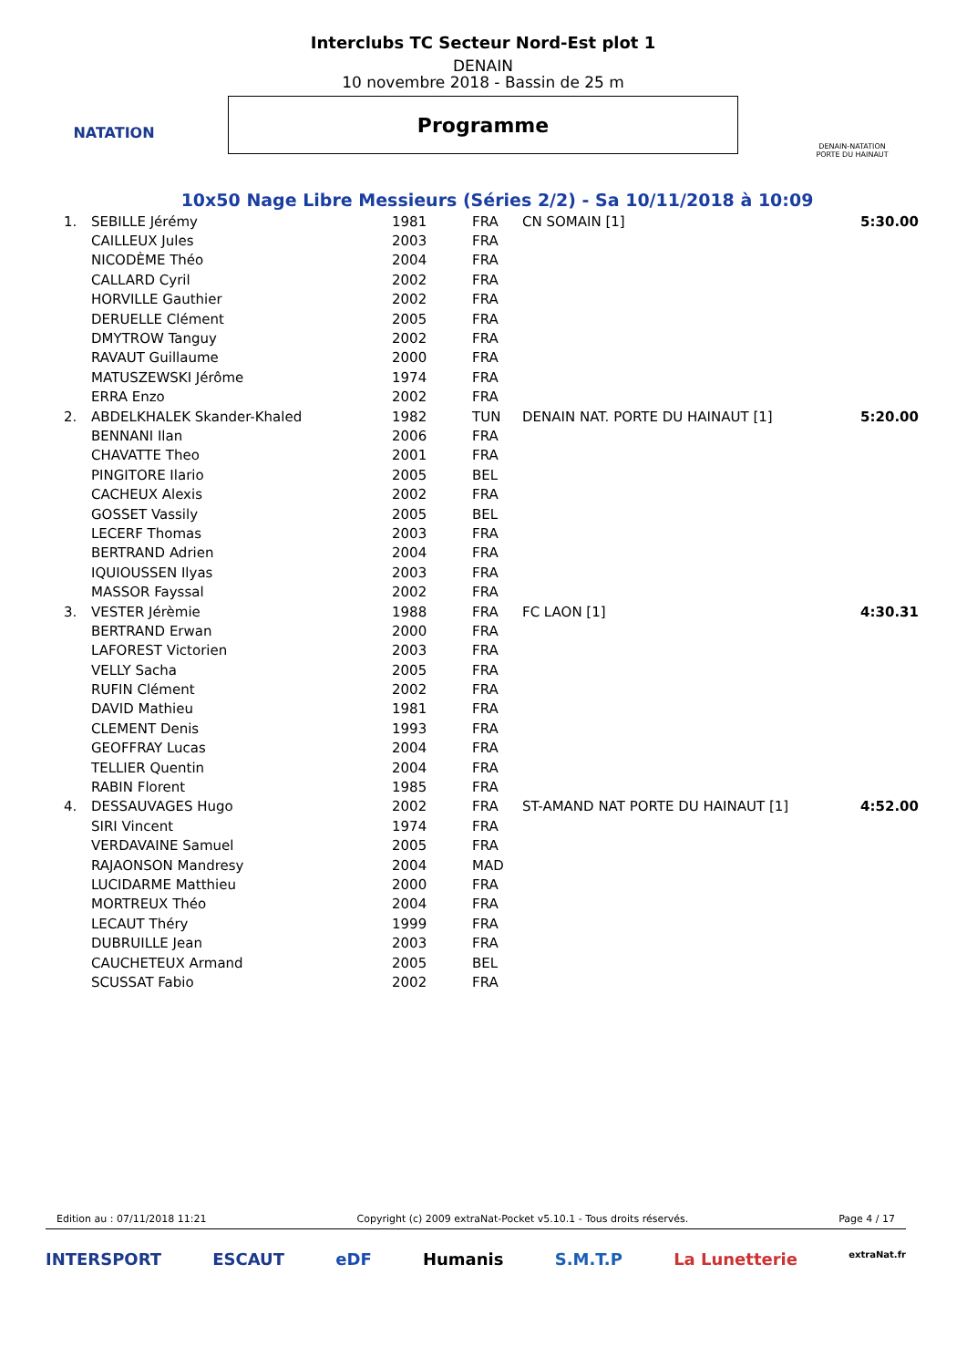NATATION
Interclubs TC Secteur Nord-Est plot 1
DENAIN
10 novembre 2018 - Bassin de 25 m
Programme
DENAIN-NATATION
PORTE DU HAINAUT
10x50 Nage Libre Messieurs (Séries 2/2) - Sa 10/11/2018 à 10:09
| 1. | SEBILLE Jérémy | 1981 | FRA | CN SOMAIN [1] | 5:30.00 |
| | CAILLEUX Jules | 2003 | FRA | | |
| | NICODÈME Théo | 2004 | FRA | | |
| | CALLARD Cyril | 2002 | FRA | | |
| | HORVILLE Gauthier | 2002 | FRA | | |
| | DERUELLE Clément | 2005 | FRA | | |
| | DMYTROW Tanguy | 2002 | FRA | | |
| | RAVAUT Guillaume | 2000 | FRA | | |
| | MATUSZEWSKI Jérôme | 1974 | FRA | | |
| | ERRA Enzo | 2002 | FRA | | |
| 2. | ABDELKHALEK Skander-Khaled | 1982 | TUN | DENAIN NAT. PORTE DU HAINAUT [1] | 5:20.00 |
| | BENNANI Ilan | 2006 | FRA | | |
| | CHAVATTE Theo | 2001 | FRA | | |
| | PINGITORE Ilario | 2005 | BEL | | |
| | CACHEUX Alexis | 2002 | FRA | | |
| | GOSSET Vassily | 2005 | BEL | | |
| | LECERF Thomas | 2003 | FRA | | |
| | BERTRAND Adrien | 2004 | FRA | | |
| | IQUIOUSSEN Ilyas | 2003 | FRA | | |
| | MASSOR Fayssal | 2002 | FRA | | |
| 3. | VESTER Jérèmie | 1988 | FRA | FC LAON [1] | 4:30.31 |
| | BERTRAND Erwan | 2000 | FRA | | |
| | LAFOREST Victorien | 2003 | FRA | | |
| | VELLY Sacha | 2005 | FRA | | |
| | RUFIN Clément | 2002 | FRA | | |
| | DAVID Mathieu | 1981 | FRA | | |
| | CLEMENT Denis | 1993 | FRA | | |
| | GEOFFRAY Lucas | 2004 | FRA | | |
| | TELLIER Quentin | 2004 | FRA | | |
| | RABIN Florent | 1985 | FRA | | |
| 4. | DESSAUVAGES Hugo | 2002 | FRA | ST-AMAND NAT PORTE DU HAINAUT [1] | 4:52.00 |
| | SIRI Vincent | 1974 | FRA | | |
| | VERDAVAINE Samuel | 2005 | FRA | | |
| | RAJAONSON Mandresy | 2004 | MAD | | |
| | LUCIDARME Matthieu | 2000 | FRA | | |
| | MORTREUX Théo | 2004 | FRA | | |
| | LECAUT Théry | 1999 | FRA | | |
| | DUBRUILLE Jean | 2003 | FRA | | |
| | CAUCHETEUX Armand | 2005 | BEL | | |
| | SCUSSAT Fabio | 2002 | FRA | | |
Edition au : 07/11/2018 11:21 Copyright (c) 2009 extraNat-Pocket v5.10.1 - Tous droits réservés. Page 4 / 17
INTERSPORT ESCAUT eDF Humanis S.M.T.P La Lunetterie extraNat.fr